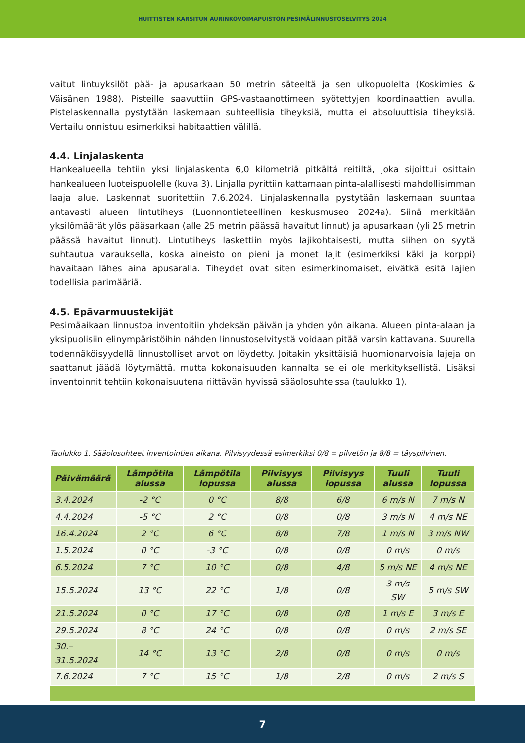HUITTISTEN KARSITUN AURINKOVOIMAPUISTON PESIMÄLINNUSTOSELVITYS 2024
vaitut lintuyksilöt pää- ja apusarkaan 50 metrin säteeltä ja sen ulkopuolelta (Koskimies & Väisänen 1988). Pisteille saavuttiin GPS-vastaanottimeen syötettyjen koordinaattien avulla. Pistelaskennalla pystytään laskemaan suhteellisia tiheyksiä, mutta ei absoluuttisia tiheyksiä. Vertailu onnistuu esimerkiksi habitaattien välillä.
4.4. Linjalaskenta
Hankealueella tehtiin yksi linjalaskenta 6,0 kilometriä pitkältä reitiltä, joka sijoittui osittain hankealueen luoteispuolelle (kuva 3). Linjalla pyrittiin kattamaan pinta-alallisesti mahdollisimman laaja alue. Laskennat suoritettiin 7.6.2024. Linjalaskennalla pystytään laskemaan suuntaa antavasti alueen lintutiheys (Luonnontieteellinen keskusmuseo 2024a). Siinä merkitään yksilömäärät ylös pääsarkaan (alle 25 metrin päässä havaitut linnut) ja apusarkaan (yli 25 metrin päässä havaitut linnut). Lintutiheys laskettiin myös lajikohtaisesti, mutta siihen on syytä suhtautua varauksella, koska aineisto on pieni ja monet lajit (esimerkiksi käki ja korppi) havaitaan lähes aina apusaralla. Tiheydet ovat siten esimerkinomaiset, eivätkä esitä lajien todellisia parimääriä.
4.5. Epävarmuustekijät
Pesimäaikaan linnustoa inventoitiin yhdeksän päivän ja yhden yön aikana. Alueen pinta-alaan ja yksipuolisiin elinympäristöihin nähden linnustoselvitystä voidaan pitää varsin kattavana. Suurella todennäköisyydellä linnustolliset arvot on löydetty. Joitakin yksittäisiä huomionarvoisia lajeja on saattanut jäädä löytymättä, mutta kokonaisuuden kannalta se ei ole merkityksellistä. Lisäksi inventoinnit tehtiin kokonaisuutena riittävän hyvissä sääolosuhteissa (taulukko 1).
Taulukko 1. Sääolosuhteet inventointien aikana. Pilvisyydessä esimerkiksi 0/8 = pilvetön ja 8/8 = täyspilvinen.
| Päivämäärä | Lämpötila alussa | Lämpötila lopussa | Pilvisyys alussa | Pilvisyys lopussa | Tuuli alussa | Tuuli lopussa |
| --- | --- | --- | --- | --- | --- | --- |
| 3.4.2024 | -2 °C | 0 °C | 8/8 | 6/8 | 6 m/s N | 7 m/s N |
| 4.4.2024 | -5 °C | 2 °C | 0/8 | 0/8 | 3 m/s N | 4 m/s NE |
| 16.4.2024 | 2 °C | 6 °C | 8/8 | 7/8 | 1 m/s N | 3 m/s NW |
| 1.5.2024 | 0 °C | -3 °C | 0/8 | 0/8 | 0 m/s | 0 m/s |
| 6.5.2024 | 7 °C | 10 °C | 0/8 | 4/8 | 5 m/s NE | 4 m/s NE |
| 15.5.2024 | 13 °C | 22 °C | 1/8 | 0/8 | 3 m/s SW | 5 m/s SW |
| 21.5.2024 | 0 °C | 17 °C | 0/8 | 0/8 | 1 m/s E | 3 m/s E |
| 29.5.2024 | 8 °C | 24 °C | 0/8 | 0/8 | 0 m/s | 2 m/s SE |
| 30.–31.5.2024 | 14 °C | 13 °C | 2/8 | 0/8 | 0 m/s | 0 m/s |
| 7.6.2024 | 7 °C | 15 °C | 1/8 | 2/8 | 0 m/s | 2 m/s S |
7